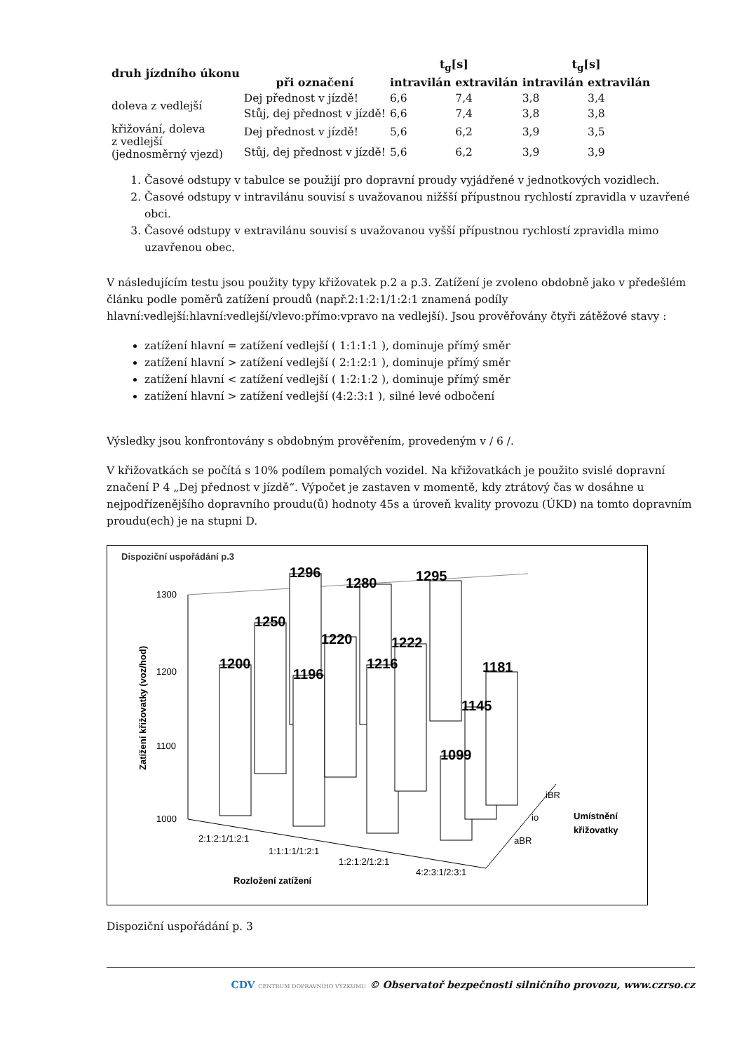| druh jízdního úkonu | | t<sub>g</sub>[s] | | t<sub>g</sub>[s] | |
| --- | --- | --- | --- | --- | --- |
| | při označení | intravilán | extravilán | intravilán | extravilán |
| doleva z vedlejší | Dej přednost v jízdě! | 6,6 | 7,4 | 3,8 | 3,4 |
| | Stůj, dej přednost v jízdě! | 6,6 | 7,4 | 3,8 | 3,8 |
| křižování, doleva z vedlejší (jednosměrný vjezd) | Dej přednost v jízdě! | 5,6 | 6,2 | 3,9 | 3,5 |
| | Stůj, dej přednost v jízdě! | 5,6 | 6,2 | 3,9 | 3,9 |
1. Časové odstupy v tabulce se použijí pro dopravní proudy vyjádřené v jednotkových vozidlech.
2. Časové odstupy v intravilánu souvisí s uvažovanou nižšší přípustnou rychlostí zpravidla v uzavřené obci.
3. Časové odstupy v extravilánu souvisí s uvažovanou vyšší přípustnou rychlostí zpravidla mimo uzavřenou obec.
V následujícím testu jsou použity typy křižovatek p.2 a p.3. Zatížení je zvoleno obdobně jako v předešlém článku podle poměrů zatížení proudů (např.2:1:2:1/1:2:1 znamená podíly hlavní:vedlejší:hlavní:vedlejší/vlevo:přímo:vpravo na vedlejší). Jsou prověřovány čtyři zátěžové stavy :
zatížení hlavní = zatížení vedlejší ( 1:1:1:1 ), dominuje přímý směr
zatížení hlavní > zatížení vedlejší ( 2:1:2:1 ), dominuje přímý směr
zatížení hlavní < zatížení vedlejší ( 1:2:1:2 ), dominuje přímý směr
zatížení hlavní > zatížení vedlejší (4:2:3:1 ), silné levé odbočení
Výsledky jsou konfrontovány s obdobným prověřením, provedeným v / 6 /.
V křižovatkách se počítá s 10% podílem pomalých vozidel. Na křižovatkách je použito svislé dopravní značení P 4 „Dej přednost v jízdě“. Výpočet je zastaven v momentě, kdy ztrátový čas w dosáhne u nejpodřízenějšího dopravního proudu(ů) hodnoty 45s a úroveň kvality provozu (ÚKD) na tomto dopravním proudu(ech) je na stupni D.
Dispoziční uspořádání p.3
1300
1200
1100
1000
1200
1250
1296
1196
1220
1280
1216
1222
1295
1099
1145
1181
2:1:2:1/1:2:1
1:1:1:1/1:2:1
1:2:1:2/1:2:1
4:2:3:1/2:3:1
Rozložení zatížení
iBR
io
aBR
Umístnění
křižovatky
Zatížení křižovatky (voz/hod)
Dispoziční uspořádání p. 3
CDV CENTRUM DOPRAVNÍHO VÝZKUMU © Observatoř bezpečnosti silničního provozu, www.czrso.cz